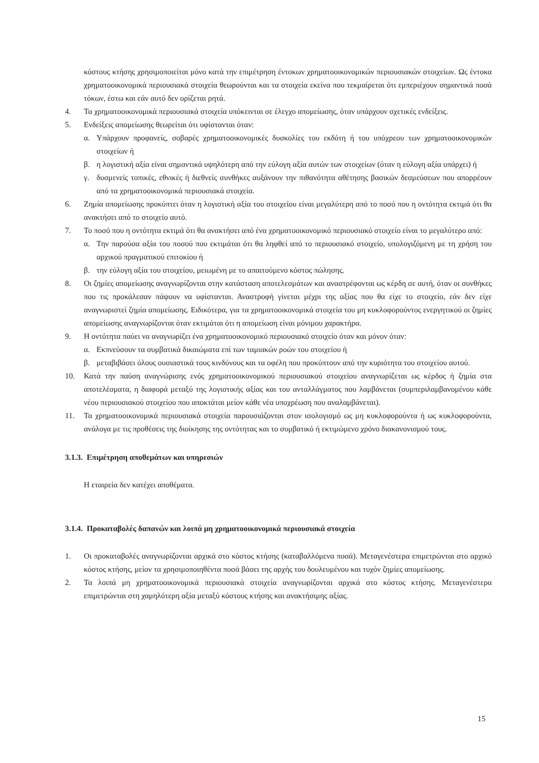κόστους κτήσης χρησιμοποιείται μόνο κατά την επιμέτρηση έντοκων χρηματοοικονομικών περιουσιακών στοιχείων. Ως έντοκα χρηματοοικονομικά περιουσιακά στοιχεία θεωρούνται και τα στοιχεία εκείνα που τεκμαίρεται ότι εμπεριέχουν σημαντικά ποσά τόκων, έστω και εάν αυτό δεν ορίζεται ρητά.
4. Τα χρηματοοικονομικά περιουσιακά στοιχεία υπόκεινται σε έλεγχο απομείωσης, όταν υπάρχουν σχετικές ενδείξεις.
5. Ενδείξεις απομείωσης θεωρείται ότι υφίστανται όταν:
α. Υπάρχουν προφανείς, σοβαρές χρηματοοικονομικές δυσκολίες του εκδότη ή του υπόχρεου των χρηματοοικονομικών στοιχείων ή
β. η λογιστική αξία είναι σημαντικά υψηλότερη από την εύλογη αξία αυτών των στοιχείων (όταν η εύλογη αξία υπάρχει) ή
γ. δυσμενείς τοπικές, εθνικές ή διεθνείς συνθήκες αυξάνουν την πιθανότητα αθέτησης βασικών δεσμεύσεων που απορρέουν από τα χρηματοοικονομικά περιουσιακά στοιχεία.
6. Ζημία απομείωσης προκύπτει όταν η λογιστική αξία του στοιχείου είναι μεγαλύτερη από το ποσό που η οντότητα εκτιμά ότι θα ανακτήσει από το στοιχείο αυτό.
7. Το ποσό που η οντότητα εκτιμά ότι θα ανακτήσει από ένα χρηματοοικονομικό περιουσιακό στοιχείο είναι το μεγαλύτερο από:
α. Την παρούσα αξία του ποσού που εκτιμάται ότι θα ληφθεί από το περιουσιακό στοιχείο, υπολογιζόμενη με τη χρήση του αρχικού πραγματικού επιτοκίου ή
β. την εύλογη αξία του στοιχείου, μειωμένη με το απαιτούμενο κόστος πώλησης.
8. Οι ζημίες απομείωσης αναγνωρίζονται στην κατάσταση αποτελεσμάτων και αναστρέφονται ως κέρδη σε αυτή, όταν οι συνθήκες που τις προκάλεσαν πάψουν να υφίστανται. Αναστροφή γίνεται μέχρι της αξίας που θα είχε το στοιχείο, εάν δεν είχε αναγνωριστεί ζημία απομείωσης. Ειδικότερα, για τα χρηματοοικονομικά στοιχεία του μη κυκλοφορούντος ενεργητικού οι ζημίες απομείωσης αναγνωρίζονται όταν εκτιμάται ότι η απομείωση είναι μόνιμου χαρακτήρα.
9. Η οντότητα παύει να αναγνωρίζει ένα χρηματοοικονομικό περιουσιακό στοιχείο όταν και μόνον όταν:
α. Εκπνεύσουν τα συμβατικά δικαιώματα επί των ταμιακών ροών του στοιχείου ή
β. μεταβιβάσει όλους ουσιαστικά τους κινδύνους και τα οφέλη που προκύπτουν από την κυριότητα του στοιχείου αυτού.
10. Κατά την παύση αναγνώρισης ενός χρηματοοικονομικού περιουσιακού στοιχείου αναγνωρίζεται ως κέρδος ή ζημία στα αποτελέσματα, η διαφορά μεταξύ της λογιστικής αξίας και του ανταλλάγματος που λαμβάνεται (συμπεριλαμβανομένου κάθε νέου περιουσιακού στοιχείου που αποκτάται μείον κάθε νέα υποχρέωση που αναλαμβάνεται).
11. Τα χρηματοοικονομικά περιουσιακά στοιχεία παρουσιάζονται στον ισολογισμό ως μη κυκλοφορούντα ή ως κυκλοφορούντα, ανάλογα με τις προθέσεις της διοίκησης της οντότητας και το συμβατικό ή εκτιμώμενο χρόνο διακανονισμού τους.
3.1.3. Επιμέτρηση αποθεμάτων και υπηρεσιών
Η εταιρεία δεν κατέχει αποθέματα.
3.1.4. Προκαταβολές δαπανών και λοιπά μη χρηματοοικονομικά περιουσιακά στοιχεία
1. Οι προκαταβολές αναγνωρίζονται αρχικά στο κόστος κτήσης (καταβαλλόμενα ποσά). Μεταγενέστερα επιμετρώνται στο αρχικό κόστος κτήσης, μείον τα χρησιμοποιηθέντα ποσά βάσει της αρχής του δουλευμένου και τυχόν ζημίες απομείωσης.
2. Τα λοιπά μη χρηματοοικονομικά περιουσιακά στοιχεία αναγνωρίζονται αρχικά στο κόστος κτήσης. Μεταγενέστερα επιμετρώνται στη χαμηλότερη αξία μεταξύ κόστους κτήσης και ανακτήσιμης αξίας.
15